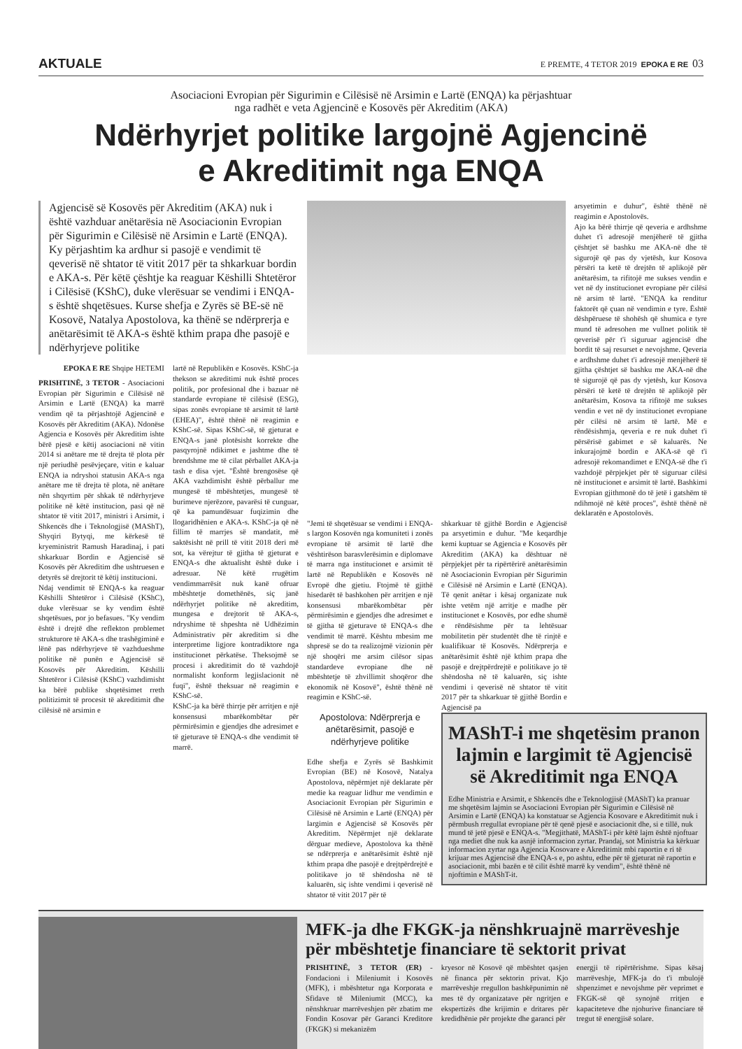AKTUALE E PREMTE, 4 TETOR 2019 EPOKA E RE 03
Asociacioni Evropian për Sigurimin e Cilësisë në Arsimin e Lartë (ENQA) ka përjashtuar
nga radhët e veta Agjencinë e Kosovës për Akreditim (AKA)
Ndërhyrjet politike largojnë Agjencinë
e Akreditimit nga ENQA
Agjencisë së Kosovës për Akreditim (AKA) nuk i është vazhduar anëtarësia në Asociacionin Evropian për Sigurimin e Cilësisë në Arsimin e Lartë (ENQA). Ky përjashtim ka ardhur si pasojë e vendimit të qeverisë në shtator të vitit 2017 për ta shkarkuar bordin e AKA-s. Për këtë çështje ka reaguar Këshilli Shtetëror i Cilësisë (KShC), duke vlerësuar se vendimi i ENQA-s është shqetësues. Kurse shefja e Zyrës së BE-së në Kosovë, Natalya Apostolova, ka thënë se ndërprerja e anëtarësimit të AKA-s është kthim prapa dhe pasojë e ndërhyrjeve politike
EPOKA E RE Shqipe HETEMI
PRISHTINË, 3 TETOR - Asociacioni Evropian për Sigurimin e Cilësisë në Arsimin e Lartë (ENQA) ka marrë vendim që ta përjashtojë Agjencinë e Kosovës për Akreditim (AKA). Ndonëse Agjencia e Kosovës për Akreditim ishte bërë pjesë e këtij asociacioni në vitin 2014 si anëtare me të drejta të plota për një periudhë pesëvjeçare, vitin e kaluar ENQA ia ndryshoi statusin AKA-s nga anëtare me të drejta të plota, në anëtare nën shqyrtim për shkak të ndërhyrjeve politike në këtë institucion, pasi që në shtator të vitit 2017, ministri i Arsimit, i Shkencës dhe i Teknologjisë (MAShT), Shyqiri Bytyqi, me kërkesë të kryeministrit Ramush Haradinaj, i pati shkarkuar Bordin e Agjencisë së Kosovës për Akreditim dhe ushtruesen e detyrës së drejtorit të këtij institucioni.
Ndaj vendimit të ENQA-s ka reaguar Këshilli Shtetëror i Cilësisë (KShC), duke vlerësuar se ky vendim është shqetësues, por jo befasues. "Ky vendim është i drejtë dhe reflekton problemet strukturore të AKA-s dhe trashëgiminë e lënë pas ndërhyrjeve të vazhdueshme politike në punën e Agjencisë së Kosovës për Akreditim. Këshilli Shtetëror i Cilësisë (KShC) vazhdimisht ka bërë publike shqetësimet rreth politizimit të procesit të akreditimit dhe cilësisë në arsimin e
lartë në Republikën e Kosovës. KShC-ja thekson se akreditimi nuk është proces politik, por profesional dhe i bazuar në standarde evropiane të cilësisë (ESG), sipas zonës evropiane të arsimit të lartë (EHEA)", është thënë në reagimin e KShC-së. Sipas KShC-së, të gjeturat e ENQA-s janë plotësisht korrekte dhe pasqyrojnë ndikimet e jashtme dhe të brendshme me të cilat përballet AKA-ja tash e disa vjet. "Është brengosëse që AKA vazhdimisht është përballur me mungesë të mbështetjes, mungesë të burimeve njerëzore, pavarësi të cunguar, që ka pamundësuar fuqizimin dhe llogaridhënien e AKA-s. KShC-ja që në fillim të marrjes së mandatit, më saktësisht në prill të vitit 2018 deri më sot, ka vërejtur të gjitha të gjeturat e ENQA-s dhe aktualisht është duke i adresuar. Në këtë rrugëtim vendimmarrësit nuk kanë ofruar mbështetje domethënës, siç janë ndërhyrjet politike në akreditim, mungesa e drejtorit të AKA-s, ndryshime të shpeshta në Udhëzimin Administrativ për akreditim si dhe interpretime ligjore kontradiktore nga institucionet përkatëse. Theksojmë se procesi i akreditimit do të vazhdojë normalisht konform legjislacionit në fuqi", është theksuar në reagimin e KShC-së.
KShC-ja ka bërë thirrje për arritjen e një konsensusi mbarëkombëtar për përmirësimin e gjendjes dhe adresimet e të gjeturave të ENQA-s dhe vendimit të marrë.
arsyetimin e duhur", është thënë në reagimin e Apostolovës.
Ajo ka bërë thirrje që qeveria e ardhshme duhet t'i adresojë menjëherë të gjitha çështjet së bashku me AKA-në dhe të sigurojë që pas dy vjetësh, kur Kosova përsëri ta ketë të drejtën të aplikojë për anëtarësim, ta rifitojë me sukses vendin e vet në dy institucionet evropiane për cilësi në arsim të lartë. "ENQA ka renditur faktorët që çuan në vendimin e tyre. Është dëshpëruese të shohësh që shumica e tyre mund të adresohen me vullnet politik të qeverisë për t'i siguruar agjencisë dhe bordit të saj resurset e nevojshme. Qeveria e ardhshme duhet t'i adresojë menjëherë të gjitha çështjet së bashku me AKA-në dhe të sigurojë që pas dy vjetësh, kur Kosova përsëri të ketë të drejtën të aplikojë për anëtarësim, Kosova ta rifitojë me sukses vendin e vet në dy institucionet evropiane për cilësi në arsim të lartë. Më e rëndësishmja, qeveria e re nuk duhet t'i përsërisë gabimet e së kaluarës. Ne inkurajojmë bordin e AKA-së që t'i adresojë rekomandimet e ENQA-së dhe t'i vazhdojë përpjekjet për të siguruar cilësi në institucionet e arsimit të lartë. Bashkimi Evropian gjithmonë do të jetë i gatshëm të ndihmojë në këtë proces", është thënë në deklaratën e Apostolovës.
"Jemi të shqetësuar se vendimi i ENQA-s largon Kosovën nga komuniteti i zonës evropiane të arsimit të lartë dhe vështirëson barasvlerësimin e diplomave të marra nga institucionet e arsimit të lartë në Republikën e Kosovës në Evropë dhe gjetiu. Ftojmë të gjithë hisedarët të bashkohen për arritjen e një konsensusi mbarëkombëtar për përmirësimin e gjendjes dhe adresimet e të gjitha të gjeturave të ENQA-s dhe vendimit të marrë. Kështu mbesim me shpresë se do ta realizojmë vizionin për një shoqëri me arsim cilësor sipas standardeve evropiane dhe në mbështetje të zhvillimit shoqëror dhe ekonomik në Kosovë", është thënë në reagimin e KShC-së.
Apostolova: Ndërprerja e anëtarësimit, pasojë e ndërhyrjeve politike
Edhe shefja e Zyrës së Bashkimit Evropian (BE) në Kosovë, Natalya Apostolova, nëpërmjet një deklarate për medie ka reaguar lidhur me vendimin e Asociacionit Evropian për Sigurimin e Cilësisë në Arsimin e Lartë (ENQA) për largimin e Agjencisë së Kosovës për Akreditim. Nëpërmjet një deklarate dërguar medieve, Apostolova ka thënë se ndërprerja e anëtarësimit është një kthim prapa dhe pasojë e drejtpërdrejtë e politikave jo të shëndosha në të kaluarën, siç ishte vendimi i qeverisë në shtator të vitit 2017 për të
shkarkuar të gjithë Bordin e Agjencisë pa arsyetimin e duhur. "Me keqardhje kemi kuptuar se Agjencia e Kosovës për Akreditim (AKA) ka dështuar në përpjekjet për ta ripërtërirë anëtarësimin në Asociacionin Evropian për Sigurimin e Cilësisë në Arsimin e Lartë (ENQA). Të qenit anëtar i kësaj organizate nuk ishte vetëm një arritje e madhe për institucionet e Kosovës, por edhe shumë e rëndësishme për ta lehtësuar mobilitetin për studentët dhe të rinjtë e kualifikuar të Kosovës. Ndërprerja e anëtarësimit është një kthim prapa dhe pasojë e drejtpërdrejtë e politikave jo të shëndosha në të kaluarën, siç ishte vendimi i qeverisë në shtator të vitit 2017 për ta shkarkuar të gjithë Bordin e Agjencisë pa
MAShT-i me shqetësim pranon lajmin e largimit të Agjencisë së Akreditimit nga ENQA
Edhe Ministria e Arsimit, e Shkencës dhe e Teknologjisë (MAShT) ka pranuar me shqetësim lajmin se Asociacioni Evropian për Sigurimin e Cilësisë në Arsimin e Lartë (ENQA) ka konstatuar se Agjencia Kosovare e Akreditimit nuk i përmbush rregullat evropiane për të qenë pjesë e asociacionit dhe, si e tillë, nuk mund të jetë pjesë e ENQA-s. "Megjithatë, MAShT-i për këtë lajm është njoftuar nga mediet dhe nuk ka asnjë informacion zyrtar. Prandaj, sot Ministria ka kërkuar informacion zyrtar nga Agjencia Kosovare e Akreditimit mbi raportin e ri të krijuar mes Agjencisë dhe ENQA-s e, po ashtu, edhe për të gjeturat në raportin e asociacionit, mbi bazën e të cilit është marrë ky vendim", është thënë në njoftimin e MAShT-it.
MFK-ja dhe FKGK-ja nënshkruajnë marrëveshje për mbështetje financiare të sektorit privat
PRISHTINË, 3 TETOR (ER) - Fondacioni i Mileniumit i Kosovës (MFK), i mbështetur nga Korporata e Sfidave të Mileniumit (MCC), ka nënshkruar marrëveshjen për zbatim me Fondin Kosovar për Garanci Kreditore (FKGK) si mekanizëm
kryesor në Kosovë që mbështet qasjen në financa për sektorin privat. Kjo marrëveshje rregullon bashkëpunimin në mes të dy organizatave për ngritjen e ekspertizës dhe krijimin e dritares për kredidhënie për projekte dhe garanci për
energji të ripërtërishme. Sipas kësaj marrëveshje, MFK-ja do t'i mbulojë shpenzimet e nevojshme për veprimet e FKGK-së që synojnë rritjen e kapaciteteve dhe njohurive financiare të tregut të energjisë solare.